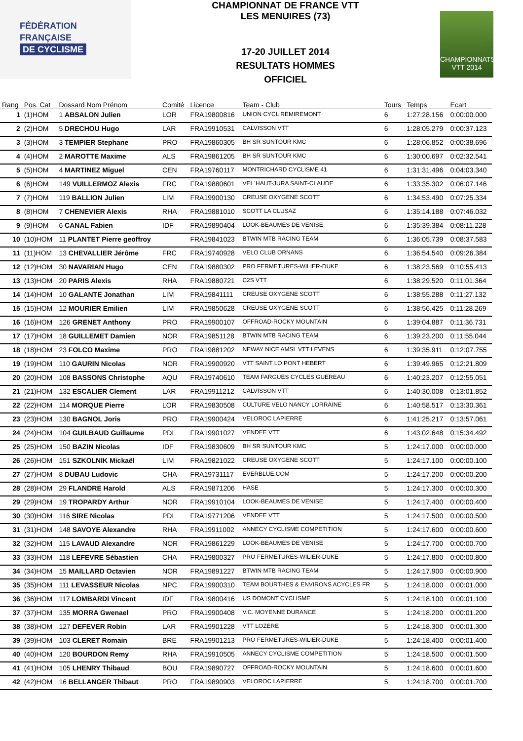FÉDÉRATION
FRANÇAISE
DE CYCLISME
CHAMPIONNAT DE FRANCE VTT
LES MENUIRES (73)
17-20 JUILLET 2014
RESULTATS HOMMES
OFFICIEL
CHAMPIONNATS VTT 2014
| Rang | Pos. Cat | Dossard Nom Prénom | Comité | Licence | Team - Club | Tours | Temps | Ecart |
| --- | --- | --- | --- | --- | --- | --- | --- | --- |
| 1 | (1)HOM | 1 ABSALON Julien | LOR | FRA19800816 | UNION CYCL REMIREMONT | 6 | 1:27:28.156 | 0:00:00.000 |
| 2 | (2)HOM | 5 DRECHOU Hugo | LAR | FRA19910531 | CALVISSON VTT | 6 | 1:28:05.279 | 0:00:37.123 |
| 3 | (3)HOM | 3 TEMPIER Stephane | PRO | FRA19860305 | BH SR SUNTOUR KMC | 6 | 1:28:06.852 | 0:00:38.696 |
| 4 | (4)HOM | 2 MAROTTE Maxime | ALS | FRA19861205 | BH SR SUNTOUR KMC | 6 | 1:30:00.697 | 0:02:32.541 |
| 5 | (5)HOM | 4 MARTINEZ Miguel | CEN | FRA19760117 | MONTRICHARD CYCLISME 41 | 6 | 1:31:31.496 | 0:04:03.340 |
| 6 | (6)HOM | 149 VUILLERMOZ Alexis | FRC | FRA19880601 | VEL`HAUT-JURA SAINT-CLAUDE | 6 | 1:33:35.302 | 0:06:07.146 |
| 7 | (7)HOM | 119 BALLION Julien | LIM | FRA19900130 | CREUSE OXYGENE SCOTT | 6 | 1:34:53.490 | 0:07:25.334 |
| 8 | (8)HOM | 7 CHENEVIER Alexis | RHA | FRA19881010 | SCOTT LA CLUSAZ | 6 | 1:35:14.188 | 0:07:46.032 |
| 9 | (9)HOM | 6 CANAL Fabien | IDF | FRA19890404 | LOOK-BEAUMES DE VENISE | 6 | 1:35:39.384 | 0:08:11.228 |
| 10 | (10)HOM | 11 PLANTET Pierre geoffroy | | FRA19841023 | BTWIN MTB RACING TEAM | 6 | 1:36:05.739 | 0:08:37.583 |
| 11 | (11)HOM | 13 CHEVALLIER Jérôme | FRC | FRA19740928 | VELO CLUB ORNANS | 6 | 1:36:54.540 | 0:09:26.384 |
| 12 | (12)HOM | 30 NAVARIAN Hugo | CEN | FRA19880302 | PRO FERMETURES-WILIER-DUKE | 6 | 1:38:23.569 | 0:10:55.413 |
| 13 | (13)HOM | 20 PARIS Alexis | RHA | FRA19880721 | C2S VTT | 6 | 1:38:29.520 | 0:11:01.364 |
| 14 | (14)HOM | 10 GALANTE Jonathan | LIM | FRA19841111 | CREUSE OXYGENE SCOTT | 6 | 1:38:55.288 | 0:11:27.132 |
| 15 | (15)HOM | 12 MOURIER Emilien | LIM | FRA19850628 | CREUSE OXYGENE SCOTT | 6 | 1:38:56.425 | 0:11:28.269 |
| 16 | (16)HOM | 126 GRENET Anthony | PRO | FRA19900107 | OFFROAD-ROCKY MOUNTAIN | 6 | 1:39:04.887 | 0:11:36.731 |
| 17 | (17)HOM | 18 GUILLEMET Damien | NOR | FRA19851128 | BTWIN MTB RACING TEAM | 6 | 1:39:23.200 | 0:11:55.044 |
| 18 | (18)HOM | 23 FOLCO Maxime | PRO | FRA19881202 | NEWAY NICE AMSL VTT LEVENS | 6 | 1:39:35.911 | 0:12:07.755 |
| 19 | (19)HOM | 110 GAURIN Nicolas | NOR | FRA19900920 | VTT SAINT LO PONT HEBERT | 6 | 1:39:49.965 | 0:12:21.809 |
| 20 | (20)HOM | 108 BASSONS Christophe | AQU | FRA19740610 | TEAM FARGUES CYCLES GUEREAU | 6 | 1:40:23.207 | 0:12:55.051 |
| 21 | (21)HOM | 132 ESCALIER Clement | LAR | FRA19911212 | CALVISSON VTT | 6 | 1:40:30.008 | 0:13:01.852 |
| 22 | (22)HOM | 114 MORQUE Pierre | LOR | FRA19830508 | CULTURE VELO NANCY LORRAINE | 6 | 1:40:58.517 | 0:13:30.361 |
| 23 | (23)HOM | 130 BAGNOL Joris | PRO | FRA19900424 | VELOROC LAPIERRE | 6 | 1:41:25.217 | 0:13:57.061 |
| 24 | (24)HOM | 104 GUILBAUD Guillaume | PDL | FRA19901027 | VENDEE VTT | 6 | 1:43:02.648 | 0:15:34.492 |
| 25 | (25)HOM | 150 BAZIN Nicolas | IDF | FRA19830609 | BH SR SUNTOUR KMC | 5 | 1:24:17.000 | 0:00:00.000 |
| 26 | (26)HOM | 151 SZKOLNIK Mickaël | LIM | FRA19821022 | CREUSE OXYGENE SCOTT | 5 | 1:24:17.100 | 0:00:00.100 |
| 27 | (27)HOM | 8 DUBAU Ludovic | CHA | FRA19731117 | EVERBLUE.COM | 5 | 1:24:17.200 | 0:00:00.200 |
| 28 | (28)HOM | 29 FLANDRE Harold | ALS | FRA19871206 | HASE | 5 | 1:24:17.300 | 0:00:00.300 |
| 29 | (29)HOM | 19 TROPARDY Arthur | NOR | FRA19910104 | LOOK-BEAUMES DE VENISE | 5 | 1:24:17.400 | 0:00:00.400 |
| 30 | (30)HOM | 116 SIRE Nicolas | PDL | FRA19771206 | VENDEE VTT | 5 | 1:24:17.500 | 0:00:00.500 |
| 31 | (31)HOM | 148 SAVOYE Alexandre | RHA | FRA19911002 | ANNECY CYCLISME COMPETITION | 5 | 1:24:17.600 | 0:00:00.600 |
| 32 | (32)HOM | 115 LAVAUD Alexandre | NOR | FRA19861229 | LOOK-BEAUMES DE VENISE | 5 | 1:24:17.700 | 0:00:00.700 |
| 33 | (33)HOM | 118 LEFEVRE Sébastien | CHA | FRA19800327 | PRO FERMETURES-WILIER-DUKE | 5 | 1:24:17.800 | 0:00:00.800 |
| 34 | (34)HOM | 15 MAILLARD Octavien | NOR | FRA19891227 | BTWIN MTB RACING TEAM | 5 | 1:24:17.900 | 0:00:00.900 |
| 35 | (35)HOM | 111 LEVASSEUR Nicolas | NPC | FRA19900310 | TEAM BOURTHES & ENVIRONS ACYCLES FR | 5 | 1:24:18.000 | 0:00:01.000 |
| 36 | (36)HOM | 117 LOMBARDI Vincent | IDF | FRA19800416 | US DOMONT CYCLISME | 5 | 1:24:18.100 | 0:00:01.100 |
| 37 | (37)HOM | 135 MORRA Gwenael | PRO | FRA19900408 | V.C. MOYENNE DURANCE | 5 | 1:24:18.200 | 0:00:01.200 |
| 38 | (38)HOM | 127 DEFEVER Robin | LAR | FRA19901228 | VTT LOZERE | 5 | 1:24:18.300 | 0:00:01.300 |
| 39 | (39)HOM | 103 CLERET Romain | BRE | FRA19901213 | PRO FERMETURES-WILIER-DUKE | 5 | 1:24:18.400 | 0:00:01.400 |
| 40 | (40)HOM | 120 BOURDON Remy | RHA | FRA19910505 | ANNECY CYCLISME COMPETITION | 5 | 1:24:18.500 | 0:00:01.500 |
| 41 | (41)HOM | 105 LHENRY Thibaud | BOU | FRA19890727 | OFFROAD-ROCKY MOUNTAIN | 5 | 1:24:18.600 | 0:00:01.600 |
| 42 | (42)HOM | 16 BELLANGER Thibaut | PRO | FRA19890903 | VELOROC LAPIERRE | 5 | 1:24:18.700 | 0:00:01.700 |